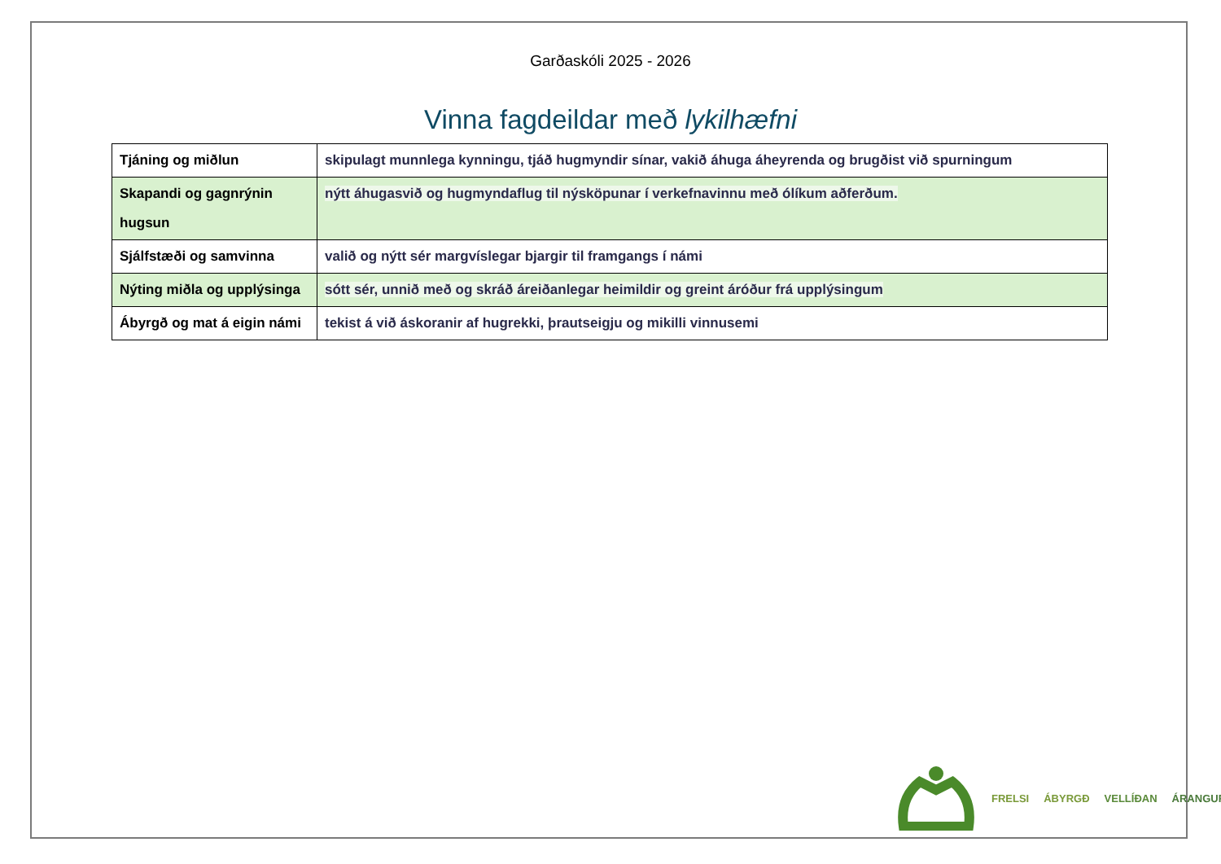Garðaskóli 2025 - 2026
Vinna fagdeildar með lykilhæfni
| Tjáning og miðlun | skipulagt munnlega kynningu, tjáð hugmyndir sínar, vakið áhuga áheyrenda og brugðist við spurningum |
| Skapandi og gagnrýnin hugsun | nýtt áhugasvið og hugmyndaflug til nýsköpunar í verkefnavinnu með ólíkum aðferðum. |
| Sjálfstæði og samvinna | valið og nýtt sér margvíslegar bjargir til framgangs í námi |
| Nýting miðla og upplýsinga | sótt sér, unnið með og skráð áreiðanlegar heimildir og greint áróður frá upplýsingum |
| Ábyrgð og mat á eigin námi | tekist á við áskoranir af hugrekki, þrautseigju og mikilli vinnusemi |
FRELSI ÁBYRGÐ VELLÍÐAN ÁRANGUR